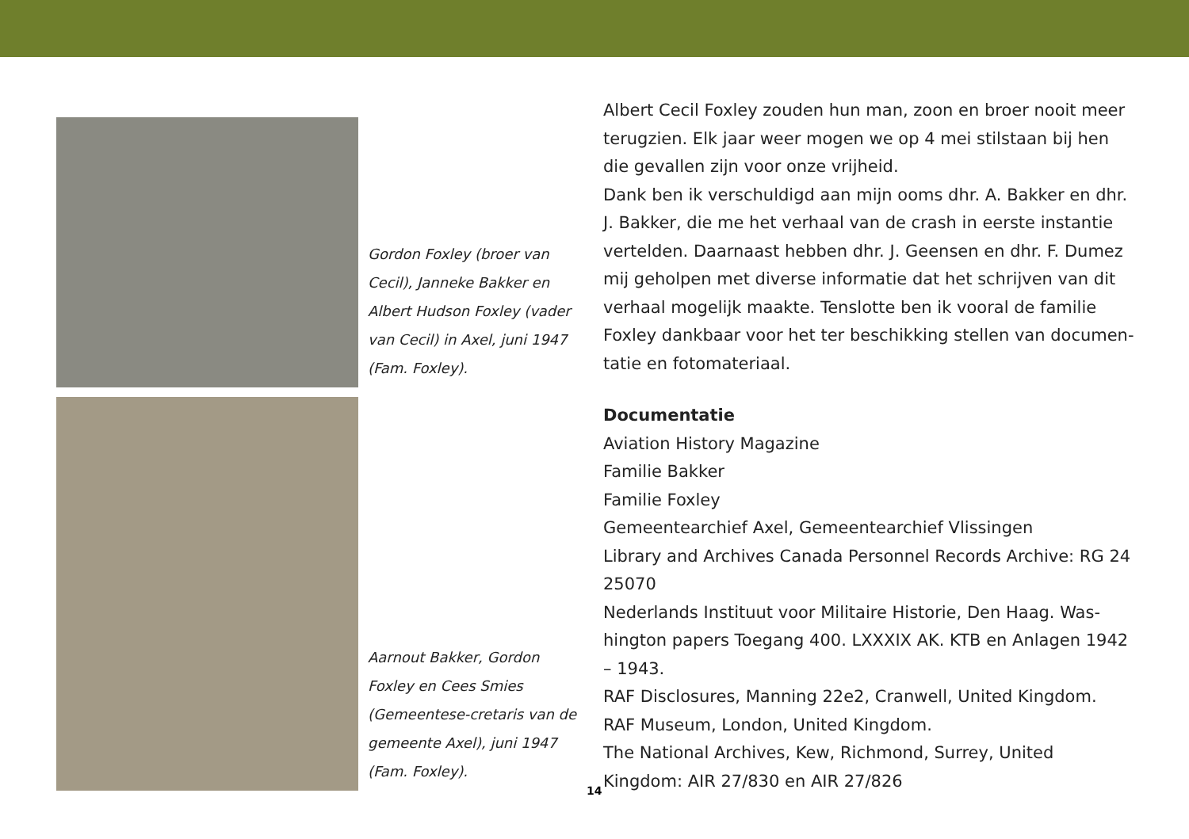Gordon Foxley (broer van Cecil), Janneke Bakker en Albert Hudson Foxley (vader van Cecil) in Axel, juni 1947 (Fam. Foxley).
Aarnout Bakker, Gordon Foxley en Cees Smies (Gemeentese-cretaris van de gemeente Axel), juni 1947 (Fam. Foxley).
Albert Cecil Foxley zouden hun man, zoon en broer nooit meer terugzien. Elk jaar weer mogen we op 4 mei stilstaan bij hen die gevallen zijn voor onze vrijheid.
Dank ben ik verschuldigd aan mijn ooms dhr. A. Bakker en dhr. J. Bakker, die me het verhaal van de crash in eerste instantie vertelden. Daarnaast hebben dhr. J. Geensen en dhr. F. Dumez mij geholpen met diverse informatie dat het schrijven van dit verhaal mogelijk maakte. Tenslotte ben ik vooral de familie Foxley dankbaar voor het ter beschikking stellen van documen-tatie en fotomateriaal.
Documentatie
Aviation History Magazine
Familie Bakker
Familie Foxley
Gemeentearchief Axel, Gemeentearchief Vlissingen
Library and Archives Canada Personnel Records Archive: RG 24 25070
Nederlands Instituut voor Militaire Historie, Den Haag. Was-hington papers Toegang 400. LXXXIX AK. KTB en Anlagen 1942 – 1943.
RAF Disclosures, Manning 22e2, Cranwell, United Kingdom.
RAF Museum, London, United Kingdom.
The National Archives, Kew, Richmond, Surrey, United Kingdom: AIR 27/830 en AIR 27/826
14